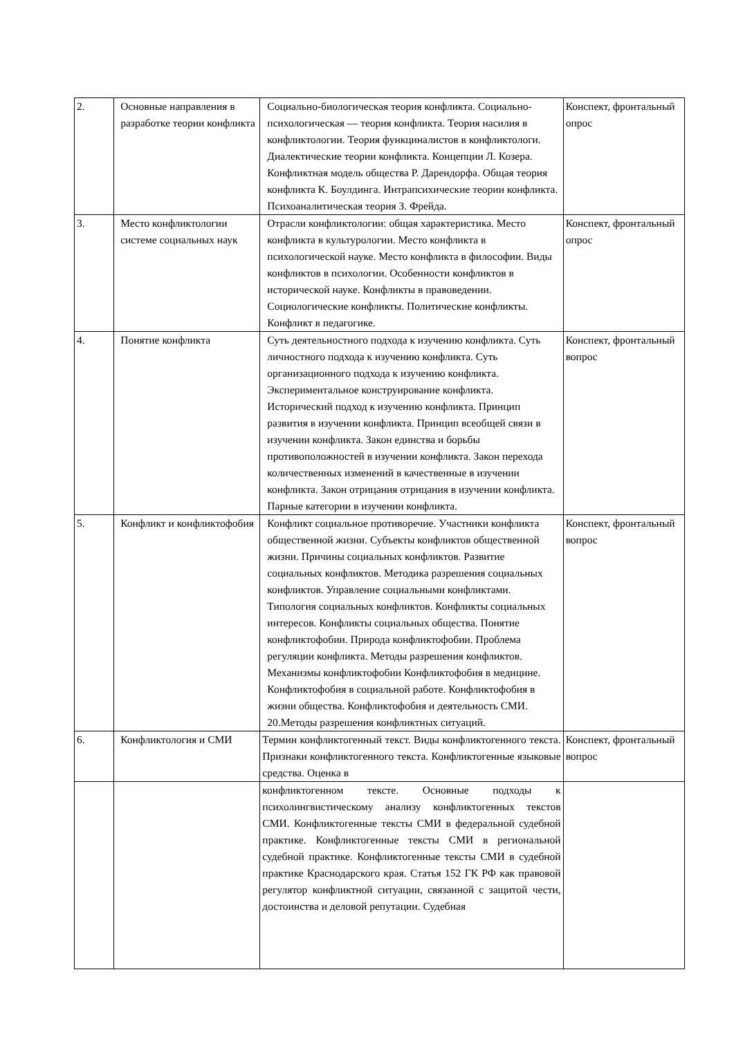| 2. | Основные направления в разработке теории конфликта | Социально-биологическая теория конфликта. Социально-психологическая — теория конфликта. Теория насилия в конфликтологии. Теория функциналистов в конфликтологи. Диалектические теории конфликта. Концепции Л. Козера. Конфликтная модель общества Р. Дарендорфа. Общая теория конфликта К. Боулдинга. Интрапсихические теории конфликта. Психоаналитическая теория З. Фрейда. | Конспект, фронтальный опрос |
| 3. | Место конфликтологии системе социальных наук | Отрасли конфликтологии: общая характеристика. Место конфликта в культурологии. Место конфликта в психологической науке. Место конфликта в философии. Виды конфликтов в психологии. Особенности конфликтов в исторической науке. Конфликты в правоведении. Социологические конфликты. Политические конфликты. Конфликт в педагогике. | Конспект, фронтальный опрос |
| 4. | Понятие конфликта | Суть деятельностного подхода к изучению конфликта. Суть личностного подхода к изучению конфликта. Суть организационного подхода к изучению конфликта. Экспериментальное конструирование конфликта. Исторический подход к изучению конфликта. Принцип развития в изучении конфликта. Принцип всеобщей связи в изучении конфликта. Закон единства и борьбы противоположностей в изучении конфликта. Закон перехода количественных изменений в качественные в изучении конфликта. Закон отрицания отрицания в изучении конфликта. Парные категории в изучении конфликта. | Конспект, фронтальный вопрос |
| 5. | Конфликт и конфликтофобия | Конфликт социальное противоречие. Участники конфликта общественной жизни. Субъекты конфликтов общественной жизни. Причины социальных конфликтов. Развитие социальных конфликтов. Методика разрешения социальных конфликтов. Управление социальными конфликтами. Типология социальных конфликтов. Конфликты социальных интересов. Конфликты социальных общества. Понятие конфликтофобии. Природа конфликтофобии. Проблема регуляции конфликта. Методы разрешения конфликтов. Механизмы конфликтофобии Конфликтофобия в медицине. Конфликтофобия в социальной работе. Конфликтофобия в жизни общества. Конфликтофобия и деятельность СМИ. 20.Методы разрешения конфликтных ситуаций. | Конспект, фронтальный вопрос |
| 6. | Конфликтология и СМИ | Термин конфликтогенный текст. Виды конфликтогенного текста. Признаки конфликтогенного текста. Конфликтогенные языковые средства. Оценка в | Конспект, фронтальный вопрос |
| | | конфликтогенном тексте. Основные подходы к психолингвистическому анализу конфликтогенных текстов СМИ. Конфликтогенные тексты СМИ в федеральной судебной практике. Конфликтогенные тексты СМИ в региональной судебной практике. Конфликтогенные тексты СМИ в судебной практике Краснодарского края. Статья 152 ГК РФ как правовой регулятор конфликтной ситуации, связанной с защитой чести, достоинства и деловой репутации. Судебная | |